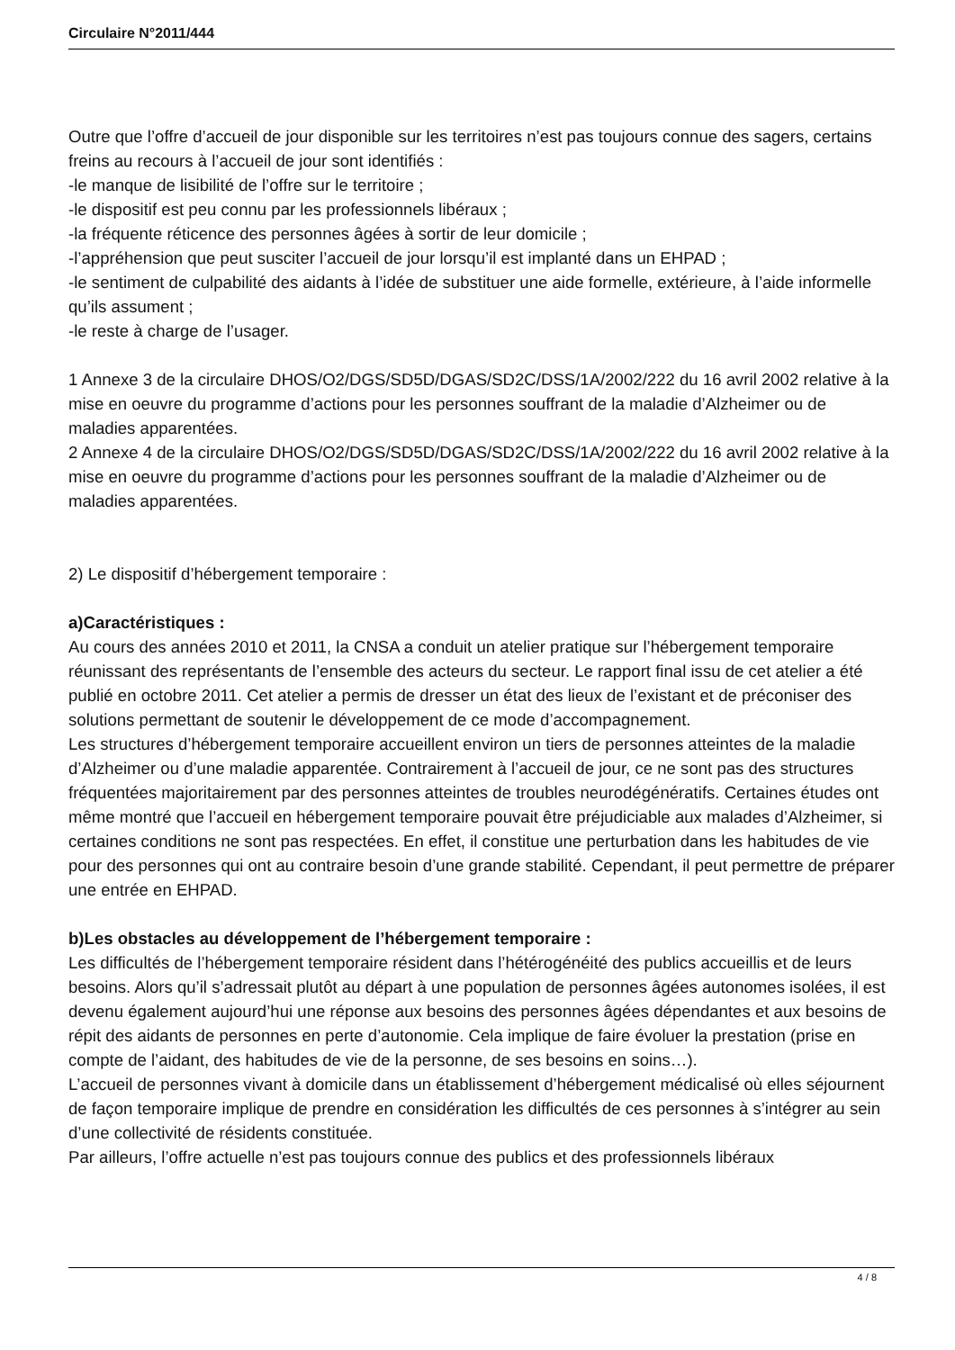Circulaire N°2011/444
Outre que l’offre d’accueil de jour disponible sur les territoires n’est pas toujours connue des sagers, certains freins au recours à l’accueil de jour sont identifiés :
-le manque de lisibilité de l’offre sur le territoire ;
-le dispositif est peu connu par les professionnels libéraux ;
-la fréquente réticence des personnes âgées à sortir de leur domicile ;
-l’appréhension que peut susciter l’accueil de jour lorsqu’il est implanté dans un EHPAD ;
-le sentiment de culpabilité des aidants à l’idée de substituer une aide formelle, extérieure, à l’aide informelle qu’ils assument ;
-le reste à charge de l’usager.
1 Annexe 3 de la circulaire DHOS/O2/DGS/SD5D/DGAS/SD2C/DSS/1A/2002/222 du 16 avril 2002 relative à la mise en oeuvre du programme d’actions pour les personnes souffrant de la maladie d’Alzheimer ou de maladies apparentées.
2 Annexe 4 de la circulaire DHOS/O2/DGS/SD5D/DGAS/SD2C/DSS/1A/2002/222 du 16 avril 2002 relative à la mise en oeuvre du programme d’actions pour les personnes souffrant de la maladie d’Alzheimer ou de maladies apparentées.
2) Le dispositif d’hébergement temporaire :
a)Caractéristiques :
Au cours des années 2010 et 2011, la CNSA a conduit un atelier pratique sur l’hébergement temporaire réunissant des représentants de l’ensemble des acteurs du secteur. Le rapport final issu de cet atelier a été publié en octobre 2011. Cet atelier a permis de dresser un état des lieux de l’existant et de préconiser des solutions permettant de soutenir le développement de ce mode d’accompagnement.
Les structures d’hébergement temporaire accueillent environ un tiers de personnes atteintes de la maladie d’Alzheimer ou d’une maladie apparentée. Contrairement à l’accueil de jour, ce ne sont pas des structures fréquentées majoritairement par des personnes atteintes de troubles neurodégénératifs. Certaines études ont même montré que l’accueil en hébergement temporaire pouvait être préjudiciable aux malades d’Alzheimer, si certaines conditions ne sont pas respectées. En effet, il constitue une perturbation dans les habitudes de vie pour des personnes qui ont au contraire besoin d’une grande stabilité. Cependant, il peut permettre de préparer une entrée en EHPAD.
b)Les obstacles au développement de l’hébergement temporaire :
Les difficultés de l’hébergement temporaire résident dans l’hétérogénéité des publics accueillis et de leurs besoins. Alors qu’il s’adressait plutôt au départ à une population de personnes âgées autonomes isolées, il est devenu également aujourd’hui une réponse aux besoins des personnes âgées dépendantes et aux besoins de répit des aidants de personnes en perte d’autonomie. Cela implique de faire évoluer la prestation (prise en compte de l’aidant, des habitudes de vie de la personne, de ses besoins en soins…).
L’accueil de personnes vivant à domicile dans un établissement d’hébergement médicalisé où elles séjournent de façon temporaire implique de prendre en considération les difficultés de ces personnes à s’intégrer au sein d’une collectivité de résidents constituée.
Par ailleurs, l’offre actuelle n’est pas toujours connue des publics et des professionnels libéraux
4 / 8